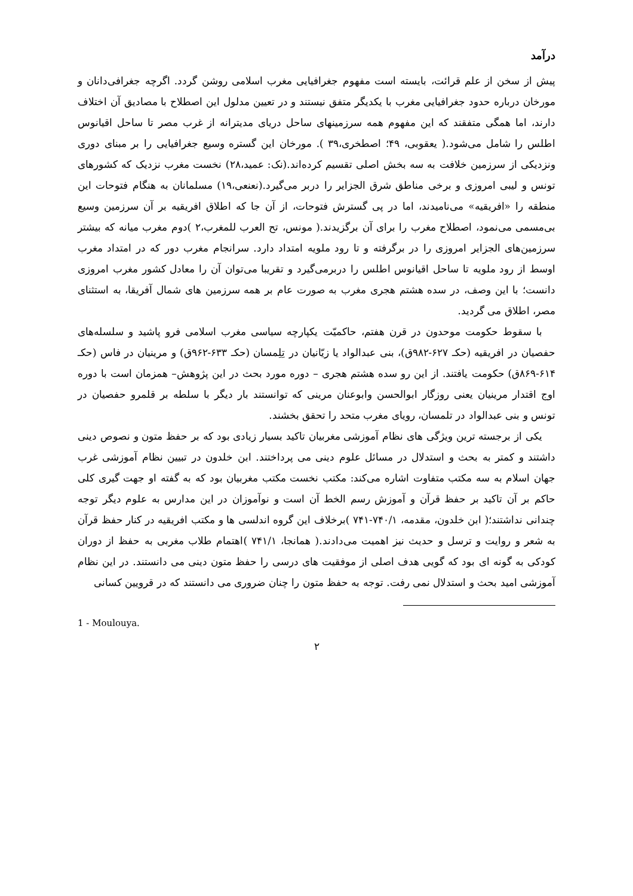درآمد
پیش از سخن از علم قرائت، بایسته است مفهوم جغرافیایی مغرب اسلامی روشن گردد. اگرچه جغرافی‌دانان و مورخان درباره حدود جغرافیایی مغرب با یکدیگر متفق نیستند و در تعیین مدلول این اصطلاح با مصادیق آن اختلاف دارند، اما همگی متفقند که این مفهوم همه سرزمینهای ساحل دریای مدیترانه از غرب مصر تا ساحل اقیانوس اطلس را شامل می‌شود.( یعقوبی، ۴۹؛ اصطخری،۳۹ ). مورخان این گستره وسیع جغرافیایی را بر مبنای دوری ونزدیکی از سرزمین خلافت به سه بخش اصلی تقسیم کرده‌اند.(نک: عمید،۲۸) نخست مغرب نزدیک که کشورهای تونس و لیبی امروزی و برخی مناطق شرق الجزایر را دربر می‌گیرد.(نعنعی،۱۹) مسلمانان به هنگام فتوحات این منطقه را «افریقیه» می‌نامیدند، اما در پی گسترش فتوحات، از آن جا که اطلاق افریقیه بر آن سرزمین وسیع بی‌مسمی می‌نمود، اصطلاح مغرب را برای آن برگزیدند.( مونس، تح العرب للمغرب،۲ )دوم مغرب میانه که بیشتر سرزمین‌های الجزایر امروزی را در برگرفته و تا رود ملویه امتداد دارد. سرانجام مغرب دور که در امتداد مغرب اوسط از رود ملویه تا ساحل اقیانوس اطلس را دربرمی‌گیرد و تقریبا می‌توان آن را معادل کشور مغرب امروزی دانست؛ با این وصف، در سده هشتم هجری مغرب به صورت عام بر همه سرزمین های شمال آفریقا، به استثنای مصر، اطلاق می گردید.
با سقوط حکومت موحدون در قرن هفتم، حاکمیّت یکپارچه سیاسی مغرب اسلامی فرو پاشید و سلسله‌های حفصیان در افریقیه (حکـ ۶۲۷-۹۸۲ق)، بنی عبدالواد یا زیّانیان در تِلِمسان (حکـ ۶۳۳-۹۶۲ق) و مرینیان در فاس (حکـ ۶۱۴-۸۶۹ق) حکومت یافتند. از این رو سده هشتم هجری – دوره مورد بحث در این پژوهش– همزمان است با دوره اوج اقتدار مرینیان یعنی روزگار ابوالحسن وابوعنان مرینی که توانستند بار دیگر با سلطه بر قلمرو حفصیان در تونس و بنی عبدالواد در تلمسان، رویای مغرب متحد را تحقق بخشند.
یکی از برجسته ترین ویژگی های نظام آموزشی مغربیان تاکید بسیار زیادی بود که بر حفظ متون و نصوص دینی داشتند و کمتر به بحث و استدلال در مسائل علوم دینی می پرداختند. ابن خلدون در تبیین نظام آموزشی غرب جهان اسلام به سه مکتب متفاوت اشاره می‌کند: مکتب نخست مکتب مغربیان بود که به گفته او جهت گیری کلی حاکم بر آن تاکید بر حفظ قرآن و آموزش رسم الخط آن است و نوآموزان در این مدارس به علوم دیگر توجه چندانی نداشتند؛( ابن خلدون، مقدمه، ۷۴۰/۱-۷۴۱ )برخلاف این گروه اندلسی ها و مکتب افریقیه در کنار حفظ قرآن به شعر و روایت و ترسل و حدیث نیز اهمیت می‌دادند.( همانجا، ۷۴۱/۱ )اهتمام طلاب مغربی به حفظ از دوران کودکی به گونه ای بود که گویی هدف اصلی از موفقیت های درسی را حفظ متون دینی می دانستند. در این نظام آموزشی امید بحث و استدلال نمی رفت. توجه به حفظ متون را چنان ضروری می دانستند که در قرویین کسانی
1 - Moulouya.
۲